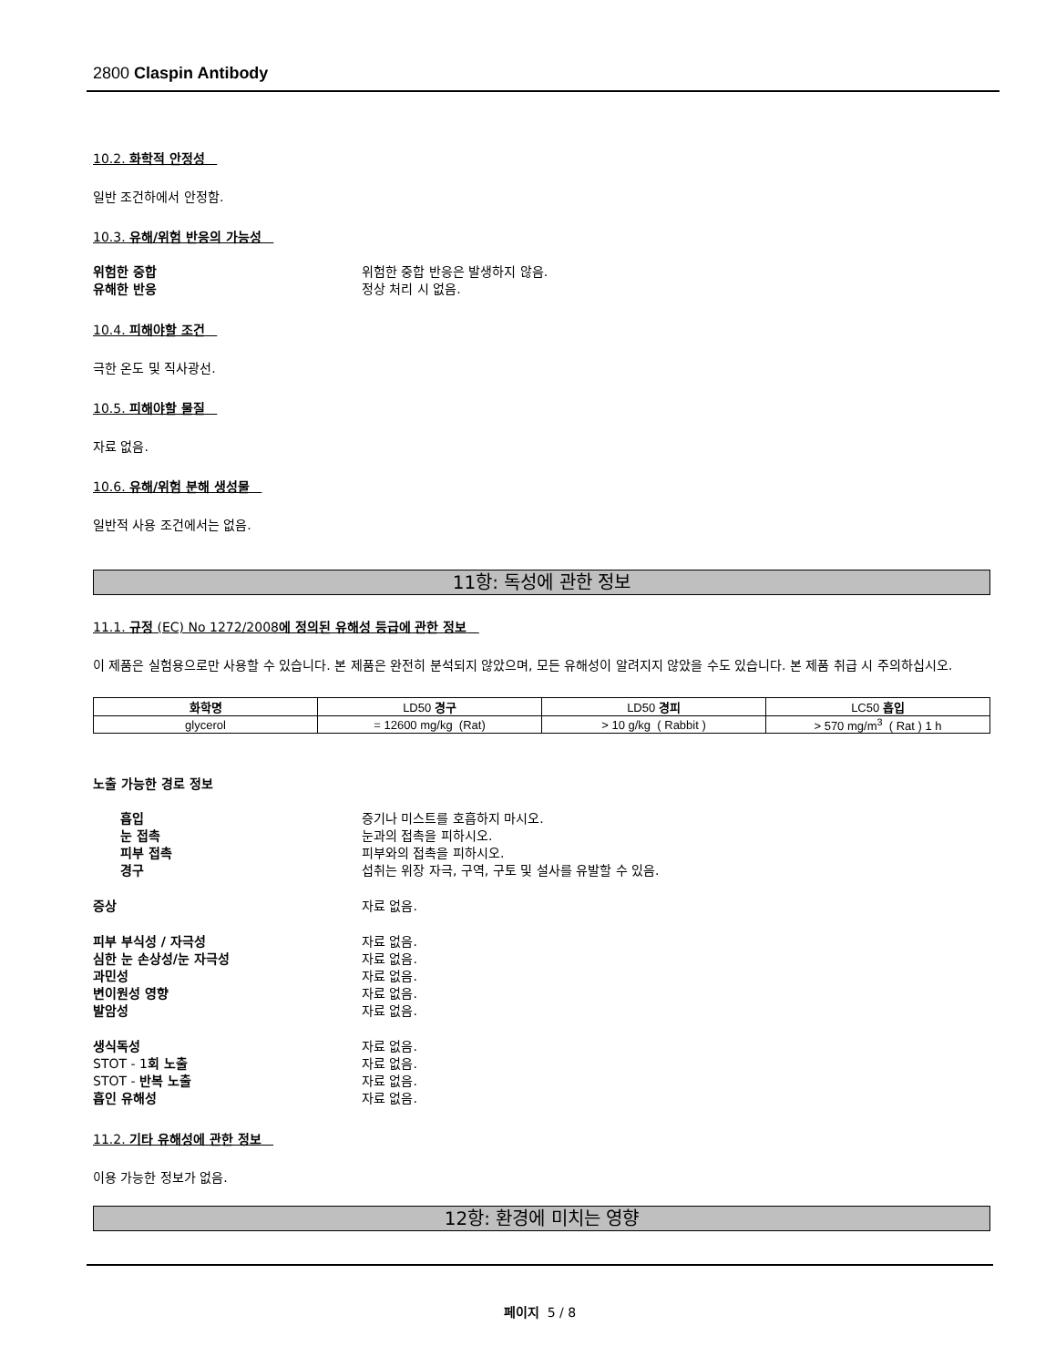2800 Claspin Antibody
10.2. 화학적 안정성
일반 조건하에서 안정함.
10.3. 유해/위험 반응의 가능성
위험한 중합 위험한 중합 반응은 발생하지 않음. 유해한 반응 정상 처리 시 없음.
10.4. 피해야할 조건
극한 온도 및 직사광선.
10.5. 피해야할 물질
자료 없음.
10.6. 유해/위험 분해 생성물
일반적 사용 조건에서는 없음.
11항: 독성에 관한 정보
11.1. 규정 (EC) No 1272/2008에 정의된 유해성 등급에 관한 정보
이 제품은 실험용으로만 사용할 수 있습니다. 본 제품은 완전히 분석되지 않았으며, 모든 유해성이 알려지지 않았을 수도 있습니다. 본 제품 취급 시 주의하십시오.
| 화학명 | LD50 경구 | LD50 경피 | LC50 흡입 |
| --- | --- | --- | --- |
| glycerol | = 12600 mg/kg (Rat) | > 10 g/kg ( Rabbit ) | > 570 mg/m<sup>3</sup> ( Rat ) 1 h |
노출 가능한 경로 정보
흡입 증기나 미스트를 호흡하지 마시오. 눈 접촉 눈과의 접촉을 피하시오. 피부 접촉 피부와의 접촉을 피하시오. 경구 섭취는 위장 자극, 구역, 구토 및 설사를 유발할 수 있음.
증상 자료 없음.
피부 부식성 / 자극성 자료 없음. 심한 눈 손상성/눈 자극성 자료 없음. 과민성 자료 없음. 변이원성 영향 자료 없음. 발암성 자료 없음.
생식독성 자료 없음. STOT - 1회 노출 자료 없음. STOT - 반복 노출 자료 없음. 흡인 유해성 자료 없음.
11.2. 기타 유해성에 관한 정보
이용 가능한 정보가 없음.
12항: 환경에 미치는 영향
페이지 5 / 8